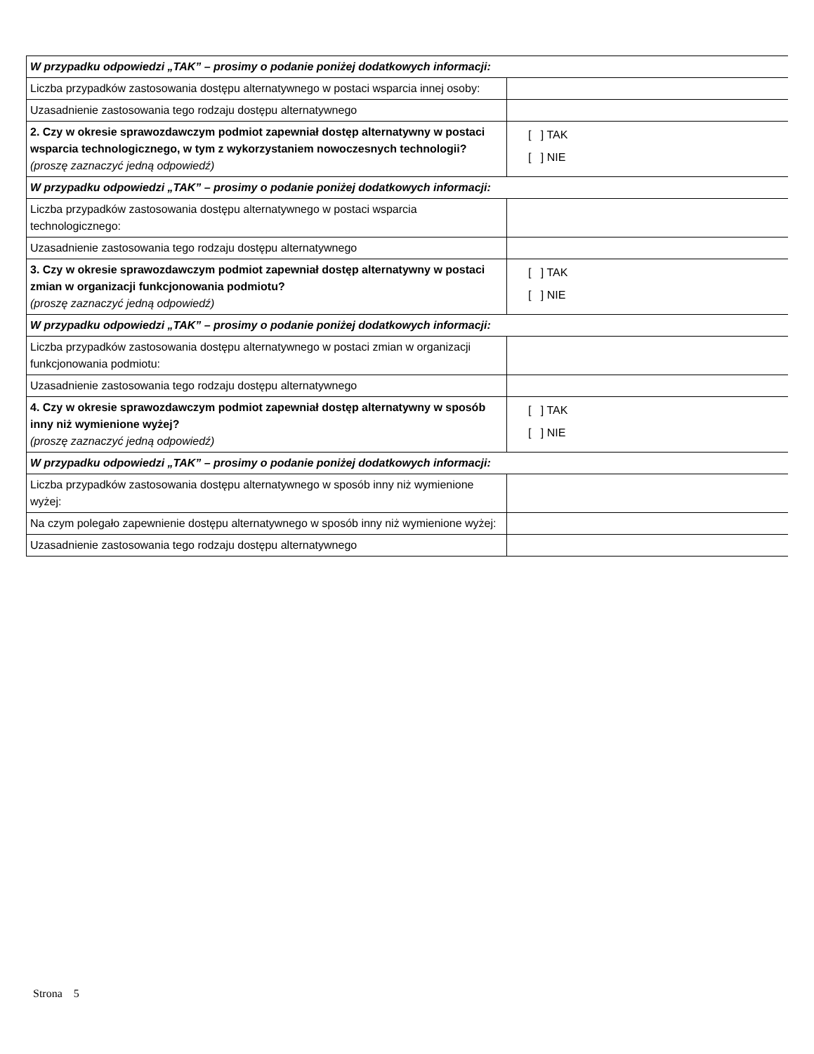| W przypadku odpowiedzi „TAK” – prosimy o podanie poniżej dodatkowych informacji: | |
| Liczba przypadków zastosowania dostępu alternatywnego w postaci wsparcia innej osoby: | |
| Uzasadnienie zastosowania tego rodzaju dostępu alternatywnego | |
| 2. Czy w okresie sprawozdawczym podmiot zapewniał dostęp alternatywny w postaci wsparcia technologicznego, w tym z wykorzystaniem nowoczesnych technologii? (proszę zaznaczyć jedną odpowiedź) | [ ] TAK [ ] NIE |
| W przypadku odpowiedzi „TAK” – prosimy o podanie poniżej dodatkowych informacji: | |
| Liczba przypadków zastosowania dostępu alternatywnego w postaci wsparcia technologicznego: | |
| Uzasadnienie zastosowania tego rodzaju dostępu alternatywnego | |
| 3. Czy w okresie sprawozdawczym podmiot zapewniał dostęp alternatywny w postaci zmian w organizacji funkcjonowania podmiotu? (proszę zaznaczyć jedną odpowiedź) | [ ] TAK [ ] NIE |
| W przypadku odpowiedzi „TAK” – prosimy o podanie poniżej dodatkowych informacji: | |
| Liczba przypadków zastosowania dostępu alternatywnego w postaci zmian w organizacji funkcjonowania podmiotu: | |
| Uzasadnienie zastosowania tego rodzaju dostępu alternatywnego | |
| 4. Czy w okresie sprawozdawczym podmiot zapewniał dostęp alternatywny w sposób inny niż wymienione wyżej? (proszę zaznaczyć jedną odpowiedź) | [ ] TAK [ ] NIE |
| W przypadku odpowiedzi „TAK” – prosimy o podanie poniżej dodatkowych informacji: | |
| Liczba przypadków zastosowania dostępu alternatywnego w sposób inny niż wymienione wyżej: | |
| Na czym polegało zapewnienie dostępu alternatywnego w sposób inny niż wymienione wyżej: | |
| Uzasadnienie zastosowania tego rodzaju dostępu alternatywnego | |
Strona 5